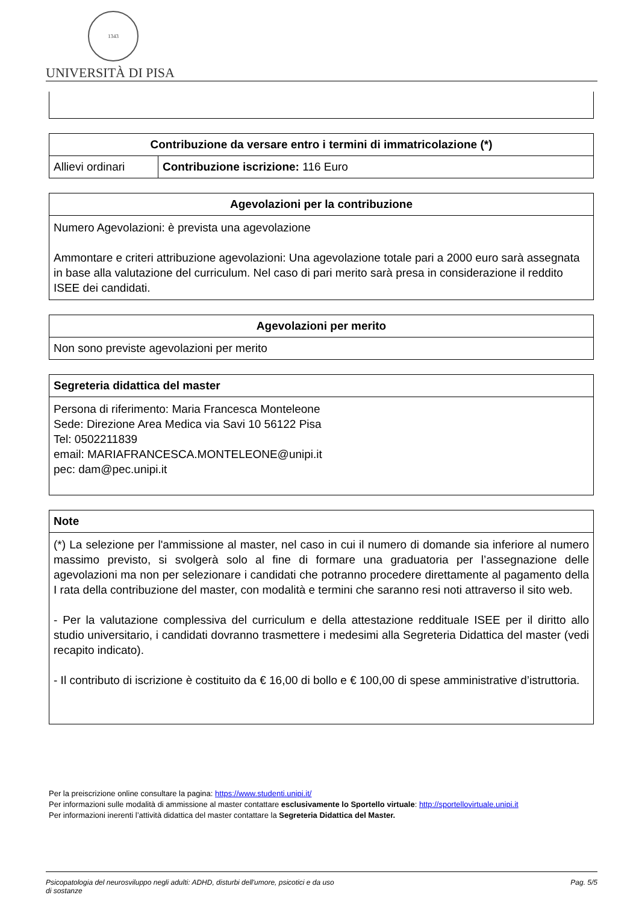1343
UNIVERSITÀ DI PISA
| Contribuzione da versare entro i termini di immatricolazione (*) | |
| --- | --- |
| Allievi ordinari | Contribuzione iscrizione: 116 Euro |
| Agevolazioni per la contribuzione |
| --- |
| Numero Agevolazioni: è prevista una agevolazione Ammontare e criteri attribuzione agevolazioni: Una agevolazione totale pari a 2000 euro sarà assegnata in base alla valutazione del curriculum. Nel caso di pari merito sarà presa in considerazione il reddito ISEE dei candidati. |
| Agevolazioni per merito |
| --- |
| Non sono previste agevolazioni per merito |
| Segreteria didattica del master |
| --- |
| Persona di riferimento: Maria Francesca Monteleone Sede: Direzione Area Medica via Savi 10 56122 Pisa Tel: 0502211839 email: MARIAFRANCESCA.MONTELEONE@unipi.it pec: dam@pec.unipi.it |
| Note |
| --- |
| (*) La selezione per l'ammissione al master, nel caso in cui il numero di domande sia inferiore al numero massimo previsto, si svolgerà solo al fine di formare una graduatoria per l’assegnazione delle agevolazioni ma non per selezionare i candidati che potranno procedere direttamente al pagamento della I rata della contribuzione del master, con modalità e termini che saranno resi noti attraverso il sito web. - Per la valutazione complessiva del curriculum e della attestazione reddituale ISEE per il diritto allo studio universitario, i candidati dovranno trasmettere i medesimi alla Segreteria Didattica del master (vedi recapito indicato). - Il contributo di iscrizione è costituito da € 16,00 di bollo e € 100,00 di spese amministrative d’istruttoria. |
Per la preiscrizione online consultare la pagina: https://www.studenti.unipi.it/
Per informazioni sulle modalità di ammissione al master contattare esclusivamente lo Sportello virtuale: http://sportellovirtuale.unipi.it
Per informazioni inerenti l’attività didattica del master contattare la Segreteria Didattica del Master.
Psicopatologia del neurosviluppo negli adulti: ADHD, disturbi dell'umore, psicotici e da uso
di sostanze Pag. 5/5